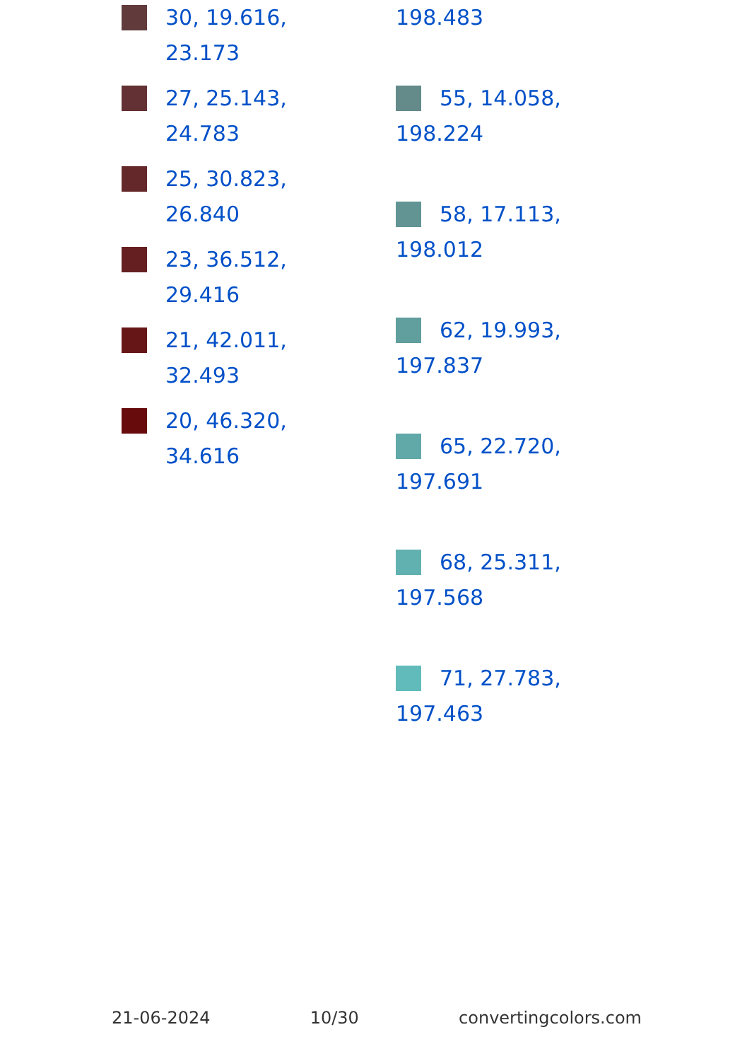30, 19.616, 23.173
27, 25.143, 24.783
25, 30.823, 26.840
23, 36.512, 29.416
21, 42.011, 32.493
20, 46.320, 34.616
198.483
55, 14.058, 198.224
58, 17.113, 198.012
62, 19.993, 197.837
65, 22.720, 197.691
68, 25.311, 197.568
71, 27.783, 197.463
21-06-2024 10/30 convertingcolors.com